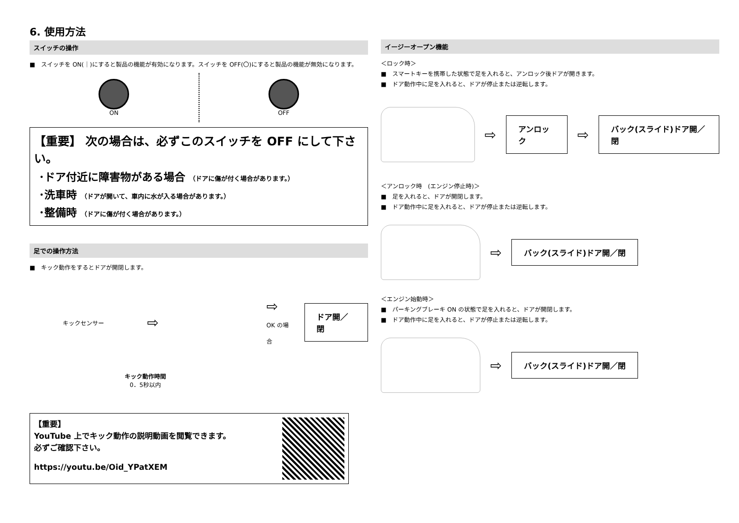6. 使用方法
スイッチの操作
■　スイッチを ON(｜)にすると製品の機能が有効になります。スイッチを OFF(〇)にすると製品の機能が無効になります。
ON OFF
【重要】 次の場合は、必ずこのスイッチを OFF にして下さい。
･ドア付近に障害物がある場合 （ドアに傷が付く場合があります。）
･洗車時 （ドアが開いて、車内に水が入る場合があります。）
･整備時 （ドアに傷が付く場合があります。）
足での操作方法
■　キック動作をするとドアが開閉します。
キックセンサー
⇨
⇨
OK の場合
ドア開／閉
キック動作時間
0．5秒以内
【重要】
YouTube 上でキック動作の説明動画を閲覧できます。
必ずご確認下さい。
https://youtu.be/Oid_YPatXEM
イージーオープン機能
＜ロック時＞
■　スマートキーを携帯した状態で足を入れると、アンロック後ドアが開きます。
■　ドア動作中に足を入れると、ドアが停止または逆転します。
⇨
アンロック
⇨
バック(スライド)ドア開／閉
＜アンロック時　(エンジン停止時)＞
■　足を入れると、ドアが開閉します。
■　ドア動作中に足を入れると、ドアが停止または逆転します。
⇨
バック(スライド)ドア開／閉
＜エンジン始動時＞
■　パーキングブレーキ ON の状態で足を入れると、ドアが開閉します。
■　ドア動作中に足を入れると、ドアが停止または逆転します。
⇨
バック(スライド)ドア開／閉